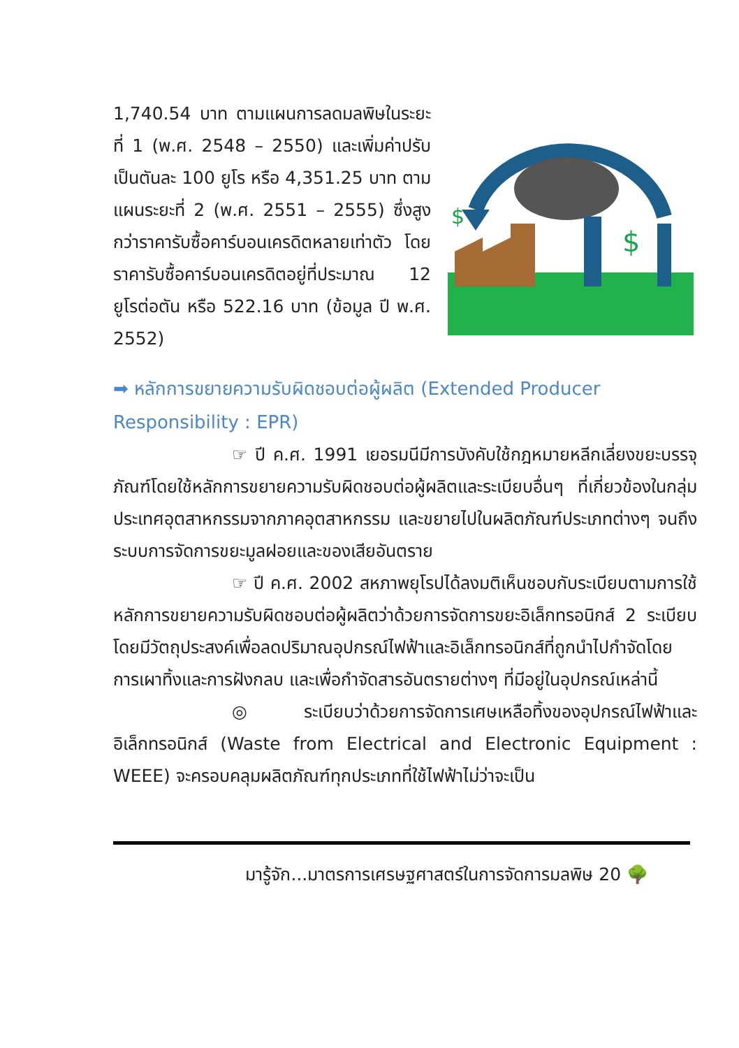1,740.54 บาท ตามแผนการลดมลพิษในระยะที่ 1 (พ.ศ. 2548 – 2550) และเพิ่มค่าปรับเป็นตันละ 100 ยูโร หรือ 4,351.25 บาท ตามแผนระยะที่ 2 (พ.ศ. 2551 – 2555) ซึ่งสูงกว่าราคารับซื้อคาร์บอนเครดิตหลายเท่าตัว โดยราคารับซื้อคาร์บอนเครดิตอยู่ที่ประมาณ 12 ยูโรต่อตัน หรือ 522.16 บาท (ข้อมูล ปี พ.ศ. 2552)
$
$
➡ หลักการขยายความรับผิดชอบต่อผู้ผลิต (Extended Producer Responsibility : EPR)
☞ ปี ค.ศ. 1991 เยอรมนีมีการบังคับใช้กฎหมายหลีกเลี่ยงขยะบรรจุภัณฑ์โดยใช้หลักการขยายความรับผิดชอบต่อผู้ผลิตและระเบียบอื่นๆ ที่เกี่ยวข้องในกลุ่มประเทศอุตสาหกรรมจากภาคอุตสาหกรรม และขยายไปในผลิตภัณฑ์ประเภทต่างๆ จนถึงระบบการจัดการขยะมูลฝอยและของเสียอันตราย
☞ ปี ค.ศ. 2002 สหภาพยุโรปได้ลงมติเห็นชอบกับระเบียบตามการใช้หลักการขยายความรับผิดชอบต่อผู้ผลิตว่าด้วยการจัดการขยะอิเล็กทรอนิกส์ 2 ระเบียบ โดยมีวัตถุประสงค์เพื่อลดปริมาณอุปกรณ์ไฟฟ้าและอิเล็กทรอนิกส์ที่ถูกนำไปกำจัดโดยการเผาทิ้งและการฝังกลบ และเพื่อกำจัดสารอันตรายต่างๆ ที่มีอยู่ในอุปกรณ์เหล่านี้
◎ ระเบียบว่าด้วยการจัดการเศษเหลือทิ้งของอุปกรณ์ไฟฟ้าและอิเล็กทรอนิกส์ (Waste from Electrical and Electronic Equipment : WEEE) จะครอบคลุมผลิตภัณฑ์ทุกประเภทที่ใช้ไฟฟ้าไม่ว่าจะเป็น
มารู้จัก...มาตรการเศรษฐศาสตร์ในการจัดการมลพิษ 20 🌳